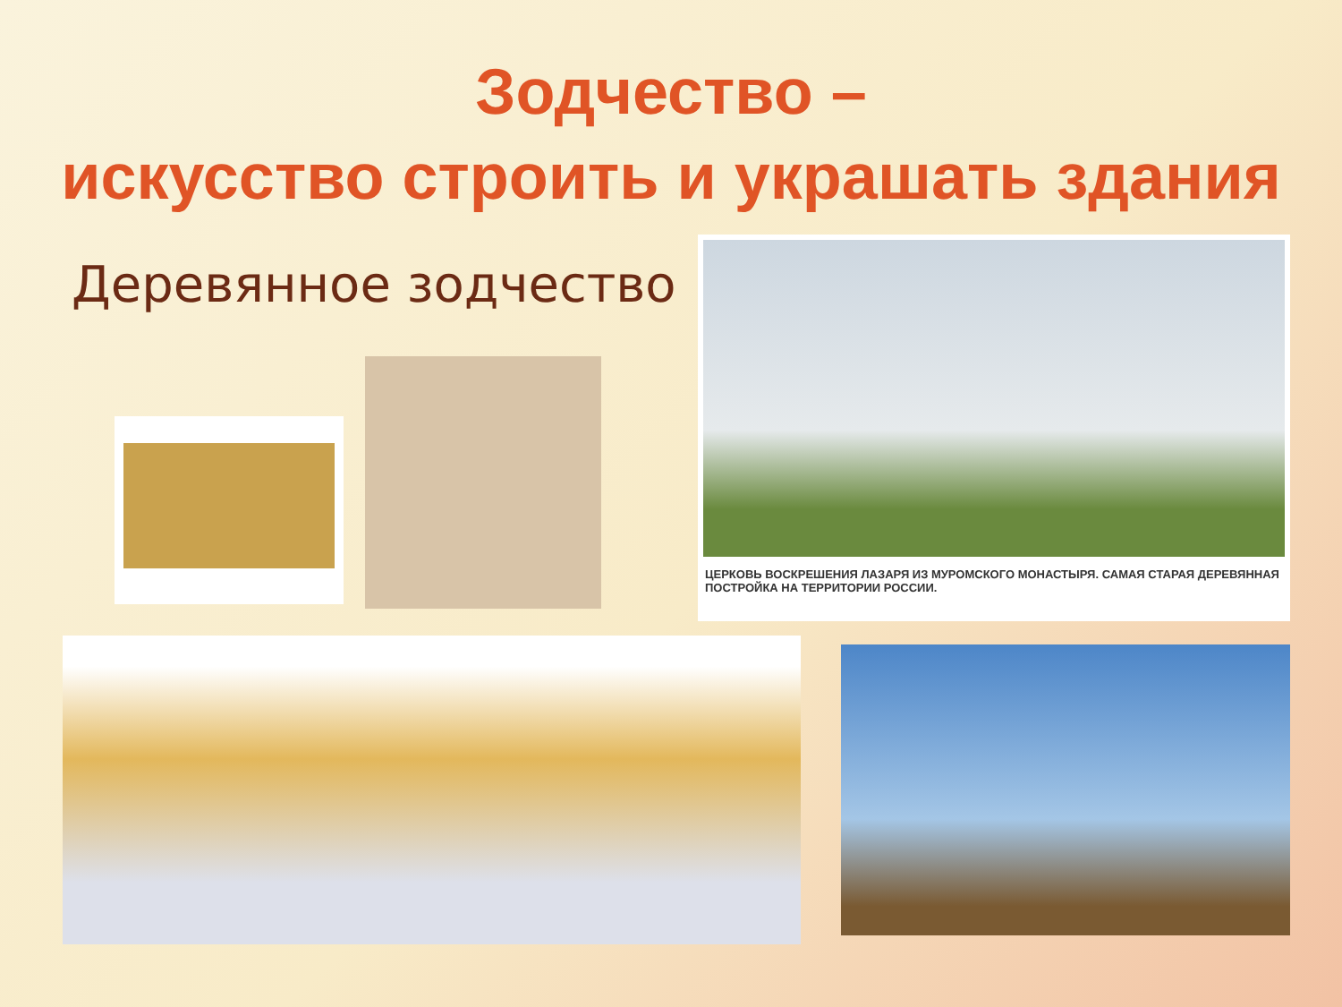Зодчество –
искусство строить и украшать здания
Деревянное зодчество
ЦЕРКОВЬ ВОСКРЕШЕНИЯ ЛАЗАРЯ ИЗ МУРОМСКОГО МОНАСТЫРЯ. САМАЯ СТАРАЯ ДЕРЕВЯННАЯ ПОСТРОЙКА НА ТЕРРИТОРИИ РОССИИ.